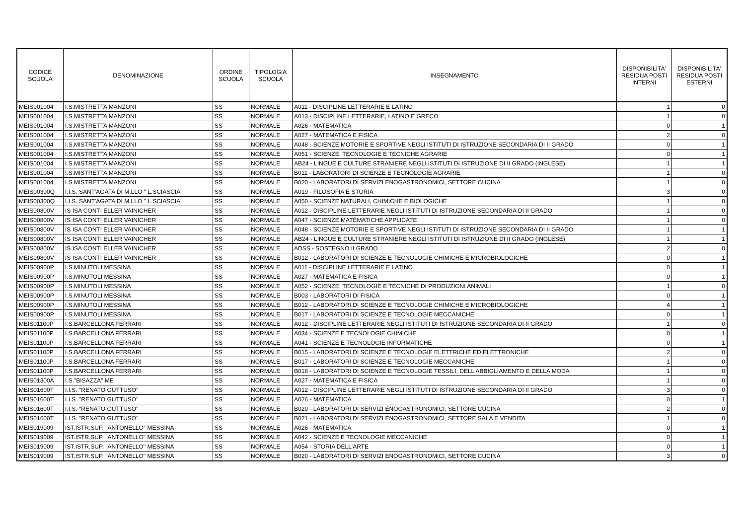| CODICE SCUOLA | DENOMINAZIONE | ORDINE SCUOLA | TIPOLOGIA SCUOLA | INSEGNAMENTO | DISPONIBILITA' RESIDUA POSTI INTERNI | DISPONIBILITA' RESIDUA POSTI ESTERNI |
| --- | --- | --- | --- | --- | --- | --- |
| MEIS001004 | I.S.MISTRETTA MANZONI | SS | NORMALE | A011 - DISCIPLINE LETTERARIE E LATINO | 1 | 0 |
| MEIS001004 | I.S.MISTRETTA MANZONI | SS | NORMALE | A013 - DISCIPLINE LETTERARIE, LATINO E GRECO | 1 | 0 |
| MEIS001004 | I.S.MISTRETTA MANZONI | SS | NORMALE | A026 - MATEMATICA | 0 | 1 |
| MEIS001004 | I.S.MISTRETTA MANZONI | SS | NORMALE | A027 - MATEMATICA E FISICA | 2 | 0 |
| MEIS001004 | I.S.MISTRETTA MANZONI | SS | NORMALE | A048 - SCIENZE MOTORIE E SPORTIVE NEGLI ISTITUTI DI ISTRUZIONE SECONDARIA DI II GRADO | 0 | 1 |
| MEIS001004 | I.S.MISTRETTA MANZONI | SS | NORMALE | A051 - SCIENZE, TECNOLOGIE E TECNICHE AGRARIE | 0 | 1 |
| MEIS001004 | I.S.MISTRETTA MANZONI | SS | NORMALE | AB24 - LINGUE E CULTURE STRANIERE NEGLI ISTITUTI DI ISTRUZIONE DI II GRADO (INGLESE) | 1 | 1 |
| MEIS001004 | I.S.MISTRETTA MANZONI | SS | NORMALE | B011 - LABORATORI DI SCIENZE E TECNOLOGIE AGRARIE | 1 | 0 |
| MEIS001004 | I.S.MISTRETTA MANZONI | SS | NORMALE | B020 - LABORATORI DI SERVIZI ENOGASTRONOMICI, SETTORE CUCINA | 1 | 0 |
| MEIS00300Q | I.I.S. SANT'AGATA DI M.LLO " L.SCIASCIA" | SS | NORMALE | A019 - FILOSOFIA E STORIA | 3 | 0 |
| MEIS00300Q | I.I.S. SANT'AGATA DI M.LLO " L.SCIASCIA" | SS | NORMALE | A050 - SCIENZE NATURALI, CHIMICHE E BIOLOGICHE | 1 | 0 |
| MEIS00800V | IS ISA CONTI ELLER VAINICHER | SS | NORMALE | A012 - DISCIPLINE LETTERARIE NEGLI ISTITUTI DI ISTRUZIONE SECONDARIA DI II GRADO | 1 | 0 |
| MEIS00800V | IS ISA CONTI ELLER VAINICHER | SS | NORMALE | A047 - SCIENZE MATEMATICHE APPLICATE | 1 | 0 |
| MEIS00800V | IS ISA CONTI ELLER VAINICHER | SS | NORMALE | A048 - SCIENZE MOTORIE E SPORTIVE NEGLI ISTITUTI DI ISTRUZIONE SECONDARIA DI II GRADO | 1 | 1 |
| MEIS00800V | IS ISA CONTI ELLER VAINICHER | SS | NORMALE | AB24 - LINGUE E CULTURE STRANIERE NEGLI ISTITUTI DI ISTRUZIONE DI II GRADO (INGLESE) | 1 | 1 |
| MEIS00800V | IS ISA CONTI ELLER VAINICHER | SS | NORMALE | ADSS - SOSTEGNO II GRADO | 2 | 0 |
| MEIS00800V | IS ISA CONTI ELLER VAINICHER | SS | NORMALE | B012 - LABORATORI DI SCIENZE E TECNOLOGIE CHIMICHE E MICROBIOLOGICHE | 0 | 1 |
| MEIS00900P | I.S.MINUTOLI MESSINA | SS | NORMALE | A011 - DISCIPLINE LETTERARIE E LATINO | 0 | 1 |
| MEIS00900P | I.S.MINUTOLI MESSINA | SS | NORMALE | A027 - MATEMATICA E FISICA | 0 | 1 |
| MEIS00900P | I.S.MINUTOLI MESSINA | SS | NORMALE | A052 - SCIENZE, TECNOLOGIE E TECNICHE DI PRODUZIONI ANIMALI | 1 | 0 |
| MEIS00900P | I.S.MINUTOLI MESSINA | SS | NORMALE | B003 - LABORATORI DI FISICA | 0 | 1 |
| MEIS00900P | I.S.MINUTOLI MESSINA | SS | NORMALE | B012 - LABORATORI DI SCIENZE E TECNOLOGIE CHIMICHE E MICROBIOLOGICHE | 4 | 1 |
| MEIS00900P | I.S.MINUTOLI MESSINA | SS | NORMALE | B017 - LABORATORI DI SCIENZE E TECNOLOGIE MECCANICHE | 0 | 1 |
| MEIS01100P | I.S.BARCELLONA FERRARI | SS | NORMALE | A012 - DISCIPLINE LETTERARIE NEGLI ISTITUTI DI ISTRUZIONE SECONDARIA DI II GRADO | 1 | 0 |
| MEIS01100P | I.S.BARCELLONA FERRARI | SS | NORMALE | A034 - SCIENZE E TECNOLOGIE CHIMICHE | 0 | 1 |
| MEIS01100P | I.S.BARCELLONA FERRARI | SS | NORMALE | A041 - SCIENZE E TECNOLOGIE INFORMATICHE | 0 | 1 |
| MEIS01100P | I.S.BARCELLONA FERRARI | SS | NORMALE | B015 - LABORATORI DI SCIENZE E TECNOLOGIE ELETTRICHE ED ELETTRONICHE | 2 | 0 |
| MEIS01100P | I.S.BARCELLONA FERRARI | SS | NORMALE | B017 - LABORATORI DI SCIENZE E TECNOLOGIE MECCANICHE | 1 | 0 |
| MEIS01100P | I.S.BARCELLONA FERRARI | SS | NORMALE | B018 - LABORATORI DI SCIENZE E TECNOLOGIE TESSILI, DELL'ABBIGLIAMENTO E DELLA MODA | 1 | 0 |
| MEIS01300A | I.S."BISAZZA" ME | SS | NORMALE | A027 - MATEMATICA E FISICA | 1 | 0 |
| MEIS01600T | I.I.S. "RENATO GUTTUSO" | SS | NORMALE | A012 - DISCIPLINE LETTERARIE NEGLI ISTITUTI DI ISTRUZIONE SECONDARIA DI II GRADO | 3 | 0 |
| MEIS01600T | I.I.S. "RENATO GUTTUSO" | SS | NORMALE | A026 - MATEMATICA | 0 | 1 |
| MEIS01600T | I.I.S. "RENATO GUTTUSO" | SS | NORMALE | B020 - LABORATORI DI SERVIZI ENOGASTRONOMICI, SETTORE CUCINA | 2 | 0 |
| MEIS01600T | I.I.S. "RENATO GUTTUSO" | SS | NORMALE | B021 - LABORATORI DI SERVIZI ENOGASTRONOMICI, SETTORE SALA E VENDITA | 1 | 0 |
| MEIS019009 | IST.ISTR.SUP. "ANTONELLO" MESSINA | SS | NORMALE | A026 - MATEMATICA | 0 | 1 |
| MEIS019009 | IST.ISTR.SUP. "ANTONELLO" MESSINA | SS | NORMALE | A042 - SCIENZE E TECNOLOGIE MECCANICHE | 0 | 1 |
| MEIS019009 | IST.ISTR.SUP. "ANTONELLO" MESSINA | SS | NORMALE | A054 - STORIA DELL'ARTE | 0 | 1 |
| MEIS019009 | IST.ISTR.SUP. "ANTONELLO" MESSINA | SS | NORMALE | B020 - LABORATORI DI SERVIZI ENOGASTRONOMICI, SETTORE CUCINA | 3 | 0 |